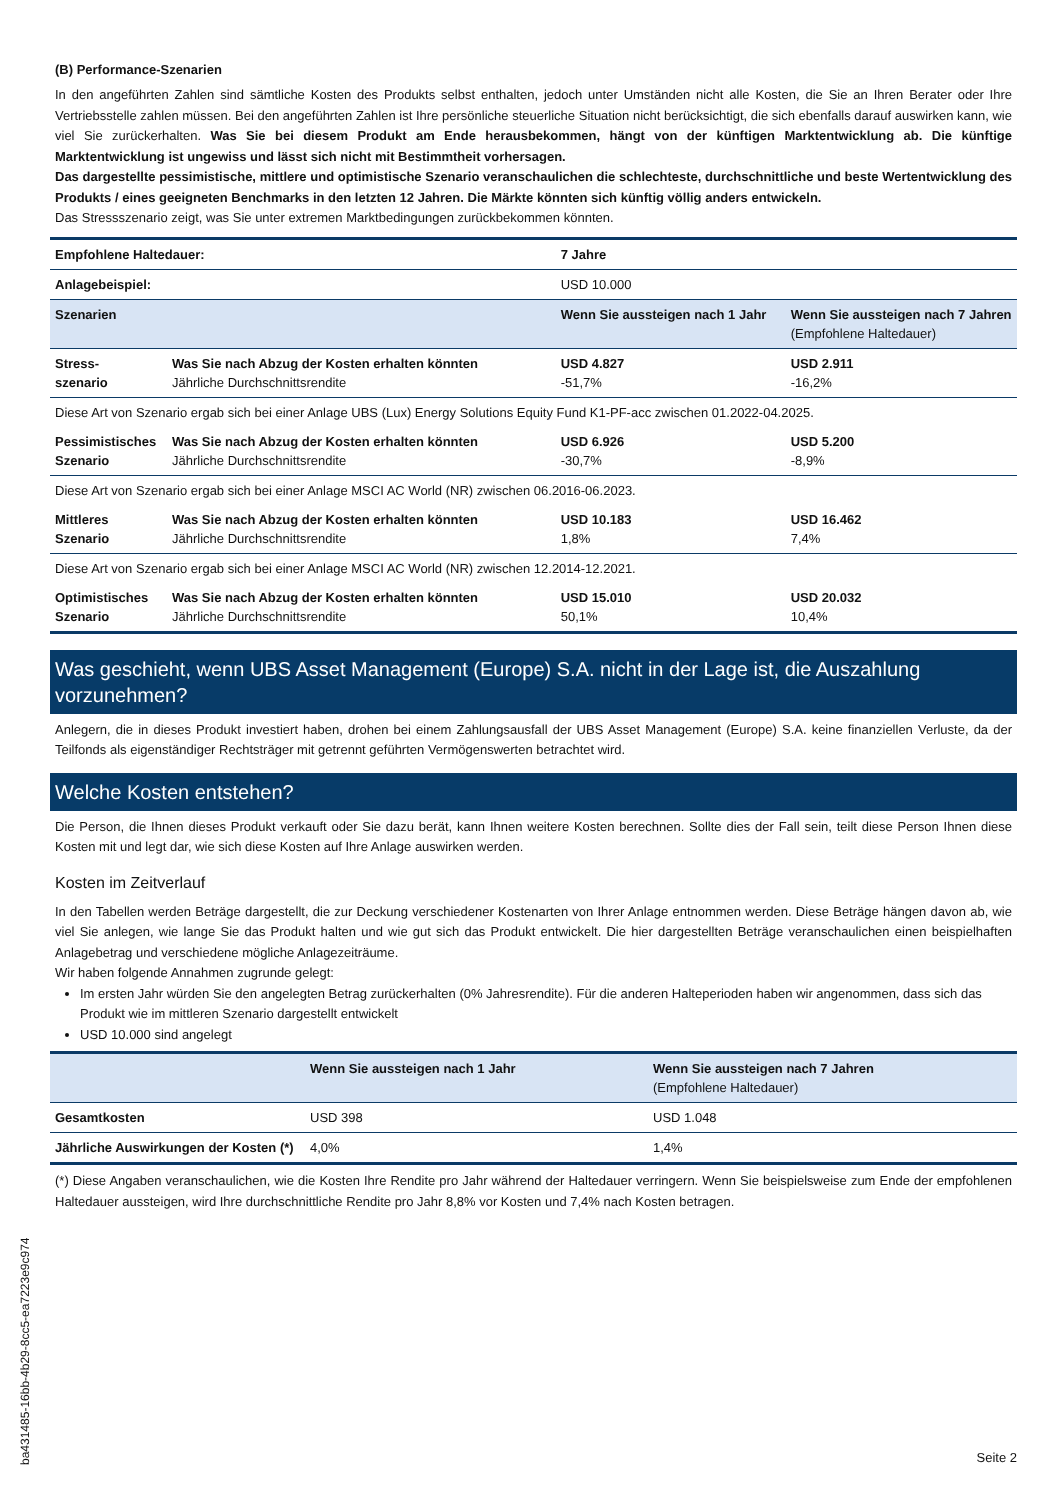(B) Performance-Szenarien
In den angeführten Zahlen sind sämtliche Kosten des Produkts selbst enthalten, jedoch unter Umständen nicht alle Kosten, die Sie an Ihren Berater oder Ihre Vertriebsstelle zahlen müssen. Bei den angeführten Zahlen ist Ihre persönliche steuerliche Situation nicht berücksichtigt, die sich ebenfalls darauf auswirken kann, wie viel Sie zurückerhalten. Was Sie bei diesem Produkt am Ende herausbekommen, hängt von der künftigen Marktentwicklung ab. Die künftige Marktentwicklung ist ungewiss und lässt sich nicht mit Bestimmtheit vorhersagen.
Das dargestellte pessimistische, mittlere und optimistische Szenario veranschaulichen die schlechteste, durchschnittliche und beste Wertentwicklung des Produkts / eines geeigneten Benchmarks in den letzten 12 Jahren. Die Märkte könnten sich künftig völlig anders entwickeln.
Das Stressszenario zeigt, was Sie unter extremen Marktbedingungen zurückbekommen könnten.
| Empfohlene Haltedauer: | | 7 Jahre | |
| --- | --- | --- | --- |
| Anlagebeispiel: | | USD 10.000 | |
| Szenarien | | Wenn Sie aussteigen nach 1 Jahr | Wenn Sie aussteigen nach 7 Jahren (Empfohlene Haltedauer) |
| Stress- szenario | Was Sie nach Abzug der Kosten erhalten könnten Jährliche Durchschnittsrendite | USD 4.827 -51,7% | USD 2.911 -16,2% |
| Diese Art von Szenario ergab sich bei einer Anlage UBS (Lux) Energy Solutions Equity Fund K1-PF-acc zwischen 01.2022-04.2025. | | | |
| Pessimistisches Szenario | Was Sie nach Abzug der Kosten erhalten könnten Jährliche Durchschnittsrendite | USD 6.926 -30,7% | USD 5.200 -8,9% |
| Diese Art von Szenario ergab sich bei einer Anlage MSCI AC World (NR) zwischen 06.2016-06.2023. | | | |
| Mittleres Szenario | Was Sie nach Abzug der Kosten erhalten könnten Jährliche Durchschnittsrendite | USD 10.183 1,8% | USD 16.462 7,4% |
| Diese Art von Szenario ergab sich bei einer Anlage MSCI AC World (NR) zwischen 12.2014-12.2021. | | | |
| Optimistisches Szenario | Was Sie nach Abzug der Kosten erhalten könnten Jährliche Durchschnittsrendite | USD 15.010 50,1% | USD 20.032 10,4% |
Was geschieht, wenn UBS Asset Management (Europe) S.A. nicht in der Lage ist, die Auszahlung vorzunehmen?
Anlegern, die in dieses Produkt investiert haben, drohen bei einem Zahlungsausfall der UBS Asset Management (Europe) S.A. keine finanziellen Verluste, da der Teilfonds als eigenständiger Rechtsträger mit getrennt geführten Vermögenswerten betrachtet wird.
Welche Kosten entstehen?
Die Person, die Ihnen dieses Produkt verkauft oder Sie dazu berät, kann Ihnen weitere Kosten berechnen. Sollte dies der Fall sein, teilt diese Person Ihnen diese Kosten mit und legt dar, wie sich diese Kosten auf Ihre Anlage auswirken werden.
Kosten im Zeitverlauf
In den Tabellen werden Beträge dargestellt, die zur Deckung verschiedener Kostenarten von Ihrer Anlage entnommen werden. Diese Beträge hängen davon ab, wie viel Sie anlegen, wie lange Sie das Produkt halten und wie gut sich das Produkt entwickelt. Die hier dargestellten Beträge veranschaulichen einen beispielhaften Anlagebetrag und verschiedene mögliche Anlagezeiträume.
Wir haben folgende Annahmen zugrunde gelegt:
Im ersten Jahr würden Sie den angelegten Betrag zurückerhalten (0% Jahresrendite). Für die anderen Halteperioden haben wir angenommen, dass sich das Produkt wie im mittleren Szenario dargestellt entwickelt
USD 10.000 sind angelegt
| | Wenn Sie aussteigen nach 1 Jahr | Wenn Sie aussteigen nach 7 Jahren (Empfohlene Haltedauer) |
| --- | --- | --- |
| Gesamtkosten | USD 398 | USD 1.048 |
| Jährliche Auswirkungen der Kosten (*) | 4,0% | 1,4% |
(*) Diese Angaben veranschaulichen, wie die Kosten Ihre Rendite pro Jahr während der Haltedauer verringern. Wenn Sie beispielsweise zum Ende der empfohlenen Haltedauer aussteigen, wird Ihre durchschnittliche Rendite pro Jahr 8,8% vor Kosten und 7,4% nach Kosten betragen.
ba431485-16bb-4b29-8cc5-ea7223e9c974
Seite 2